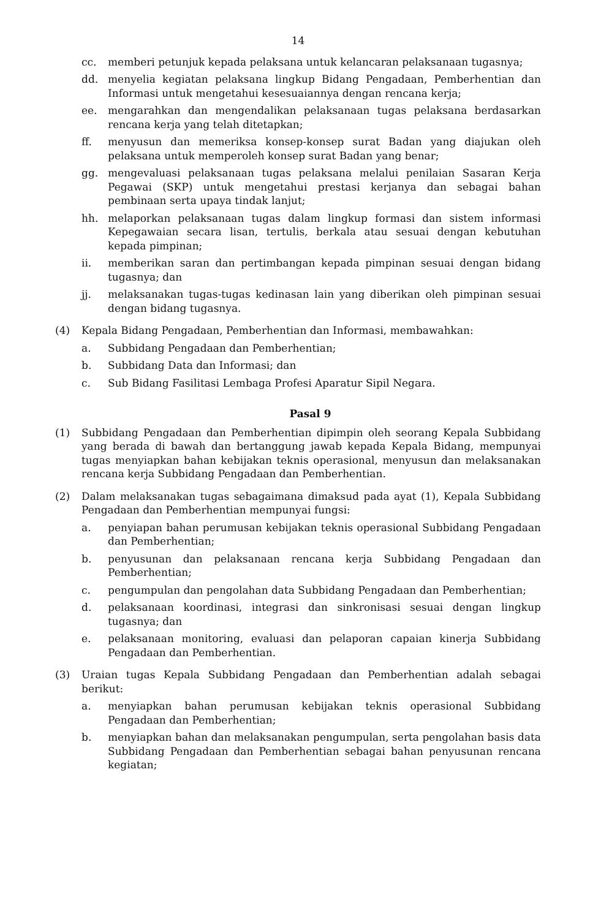14
cc. memberi petunjuk kepada pelaksana untuk kelancaran pelaksanaan tugasnya;
dd. menyelia kegiatan pelaksana lingkup Bidang Pengadaan, Pemberhentian dan Informasi untuk mengetahui kesesuaiannya dengan rencana kerja;
ee. mengarahkan dan mengendalikan pelaksanaan tugas pelaksana berdasarkan rencana kerja yang telah ditetapkan;
ff. menyusun dan memeriksa konsep-konsep surat Badan yang diajukan oleh pelaksana untuk memperoleh konsep surat Badan yang benar;
gg. mengevaluasi pelaksanaan tugas pelaksana melalui penilaian Sasaran Kerja Pegawai (SKP) untuk mengetahui prestasi kerjanya dan sebagai bahan pembinaan serta upaya tindak lanjut;
hh. melaporkan pelaksanaan tugas dalam lingkup formasi dan sistem informasi Kepegawaian secara lisan, tertulis, berkala atau sesuai dengan kebutuhan kepada pimpinan;
ii. memberikan saran dan pertimbangan kepada pimpinan sesuai dengan bidang tugasnya; dan
jj. melaksanakan tugas-tugas kedinasan lain yang diberikan oleh pimpinan sesuai dengan bidang tugasnya.
(4) Kepala Bidang Pengadaan, Pemberhentian dan Informasi, membawahkan:
a. Subbidang Pengadaan dan Pemberhentian;
b. Subbidang Data dan Informasi; dan
c. Sub Bidang Fasilitasi Lembaga Profesi Aparatur Sipil Negara.
Pasal 9
(1) Subbidang Pengadaan dan Pemberhentian dipimpin oleh seorang Kepala Subbidang yang berada di bawah dan bertanggung jawab kepada Kepala Bidang, mempunyai tugas menyiapkan bahan kebijakan teknis operasional, menyusun dan melaksanakan rencana kerja Subbidang Pengadaan dan Pemberhentian.
(2) Dalam melaksanakan tugas sebagaimana dimaksud pada ayat (1), Kepala Subbidang Pengadaan dan Pemberhentian mempunyai fungsi:
a. penyiapan bahan perumusan kebijakan teknis operasional Subbidang Pengadaan dan Pemberhentian;
b. penyusunan dan pelaksanaan rencana kerja Subbidang Pengadaan dan Pemberhentian;
c. pengumpulan dan pengolahan data Subbidang Pengadaan dan Pemberhentian;
d. pelaksanaan koordinasi, integrasi dan sinkronisasi sesuai dengan lingkup tugasnya; dan
e. pelaksanaan monitoring, evaluasi dan pelaporan capaian kinerja Subbidang Pengadaan dan Pemberhentian.
(3) Uraian tugas Kepala Subbidang Pengadaan dan Pemberhentian adalah sebagai berikut:
a. menyiapkan bahan perumusan kebijakan teknis operasional Subbidang Pengadaan dan Pemberhentian;
b. menyiapkan bahan dan melaksanakan pengumpulan, serta pengolahan basis data Subbidang Pengadaan dan Pemberhentian sebagai bahan penyusunan rencana kegiatan;